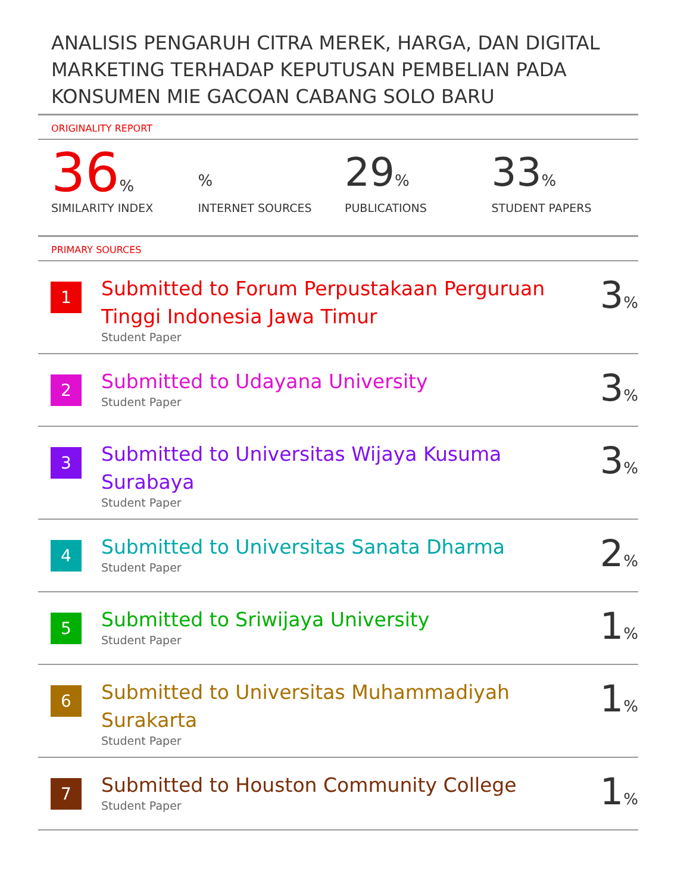ANALISIS PENGARUH CITRA MEREK, HARGA, DAN DIGITAL MARKETING TERHADAP KEPUTUSAN PEMBELIAN PADA KONSUMEN MIE GACOAN CABANG SOLO BARU
ORIGINALITY REPORT
36%
SIMILARITY INDEX
%
INTERNET SOURCES
29%
PUBLICATIONS
33%
STUDENT PAPERS
PRIMARY SOURCES
| 1 | Submitted to Forum Perpustakaan Perguruan Tinggi Indonesia Jawa Timur Student Paper | 3 % |
| 2 | Submitted to Udayana University Student Paper | 3 % |
| 3 | Submitted to Universitas Wijaya Kusuma Surabaya Student Paper | 3 % |
| 4 | Submitted to Universitas Sanata Dharma Student Paper | 2 % |
| 5 | Submitted to Sriwijaya University Student Paper | 1 % |
| 6 | Submitted to Universitas Muhammadiyah Surakarta Student Paper | 1 % |
| 7 | Submitted to Houston Community College Student Paper | 1 % |